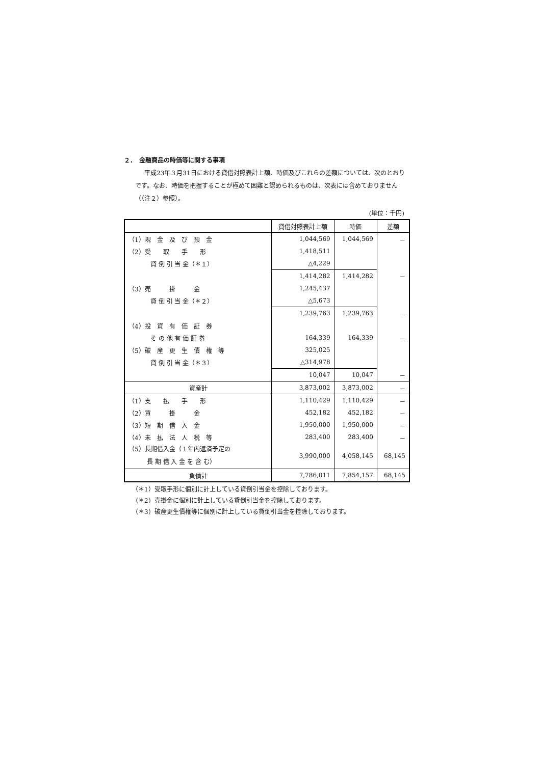２．　金融商品の時価等に関する事項
平成23年３月31日における貸借対照表計上額、時価及びこれらの差額については、次のとおりです。なお、時価を把握することが極めて困難と認められるものは、次表には含めておりません（（注２）参照）。
(単位：千円)
| | 貸借対照表計上額 | 時価 | 差額 |
| --- | --- | --- | --- |
| （1）現 金 及 び 預 金 | 1,044,569 | 1,044,569 | － |
| （2）受 取 手 形 | 1,418,511 | | |
| 貸 倒 引 当 金（＊１） | △4,229 | | |
| | 1,414,282 | 1,414,282 | － |
| （3）売 掛 金 | 1,245,437 | | |
| 貸 倒 引 当 金（＊２） | △5,673 | | |
| | 1,239,763 | 1,239,763 | － |
| （4）投 資 有 価 証 券 | | | |
| そ の 他 有 価 証 券 | 164,339 | 164,339 | － |
| （5）破 産 更 生 債 権 等 | 325,025 | | |
| 貸 倒 引 当 金（＊３） | △314,978 | | |
| | 10,047 | 10,047 | － |
| 資産計 | 3,873,002 | 3,873,002 | － |
| （1）支 払 手 形 | 1,110,429 | 1,110,429 | － |
| （2）買 掛 金 | 452,182 | 452,182 | － |
| （3）短 期 借 入 金 | 1,950,000 | 1,950,000 | － |
| （4）未 払 法 人 税 等 | 283,400 | 283,400 | － |
| （5）長期借入金（１年内返済予定の 長 期 借 入 金 を 含 む） | 3,990,000 | 4,058,145 | 68,145 |
| 負債計 | 7,786,011 | 7,854,157 | 68,145 |
（＊1）受取手形に個別に計上している貸倒引当金を控除しております。
（＊2）売掛金に個別に計上している貸倒引当金を控除しております。
（＊3）破産更生債権等に個別に計上している貸倒引当金を控除しております。